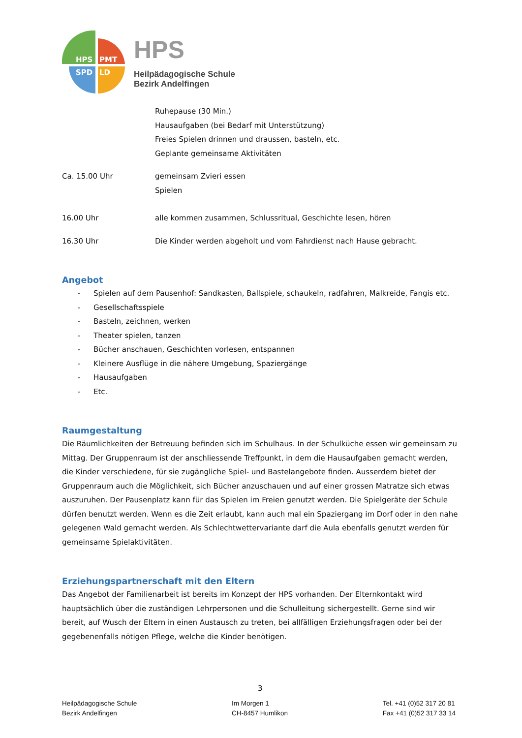HPS
PMT
SPD
LD
HPS
Heilpädagogische Schule
Bezirk Andelfingen
Ruhepause (30 Min.)
Hausaufgaben (bei Bedarf mit Unterstützung)
Freies Spielen drinnen und draussen, basteln, etc.
Geplante gemeinsame Aktivitäten
Ca. 15.00 Uhr gemeinsam Zvieri essen
Spielen
16.00 Uhr alle kommen zusammen, Schlussritual, Geschichte lesen, hören
16.30 Uhr Die Kinder werden abgeholt und vom Fahrdienst nach Hause gebracht.
Angebot
- Spielen auf dem Pausenhof: Sandkasten, Ballspiele, schaukeln, radfahren, Malkreide, Fangis etc.
- Gesellschaftsspiele
- Basteln, zeichnen, werken
- Theater spielen, tanzen
- Bücher anschauen, Geschichten vorlesen, entspannen
- Kleinere Ausflüge in die nähere Umgebung, Spaziergänge
- Hausaufgaben
- Etc.
Raumgestaltung
Die Räumlichkeiten der Betreuung befinden sich im Schulhaus. In der Schulküche essen wir gemeinsam zu Mittag. Der Gruppenraum ist der anschliessende Treffpunkt, in dem die Hausaufgaben gemacht werden, die Kinder verschiedene, für sie zugängliche Spiel- und Bastelangebote finden. Ausserdem bietet der Gruppenraum auch die Möglichkeit, sich Bücher anzuschauen und auf einer grossen Matratze sich etwas auszuruhen. Der Pausenplatz kann für das Spielen im Freien genutzt werden. Die Spielgeräte der Schule dürfen benutzt werden. Wenn es die Zeit erlaubt, kann auch mal ein Spaziergang im Dorf oder in den nahe gelegenen Wald gemacht werden. Als Schlechtwettervariante darf die Aula ebenfalls genutzt werden für gemeinsame Spielaktivitäten.
Erziehungspartnerschaft mit den Eltern
Das Angebot der Familienarbeit ist bereits im Konzept der HPS vorhanden. Der Elternkontakt wird hauptsächlich über die zuständigen Lehrpersonen und die Schulleitung sichergestellt. Gerne sind wir bereit, auf Wusch der Eltern in einen Austausch zu treten, bei allfälligen Erziehungsfragen oder bei der gegebenenfalls nötigen Pflege, welche die Kinder benötigen.
3
Heilpädagogische Schule
Bezirk Andelfingen
Im Morgen 1
CH-8457 Humlikon
Tel. +41 (0)52 317 20 81
Fax +41 (0)52 317 33 14